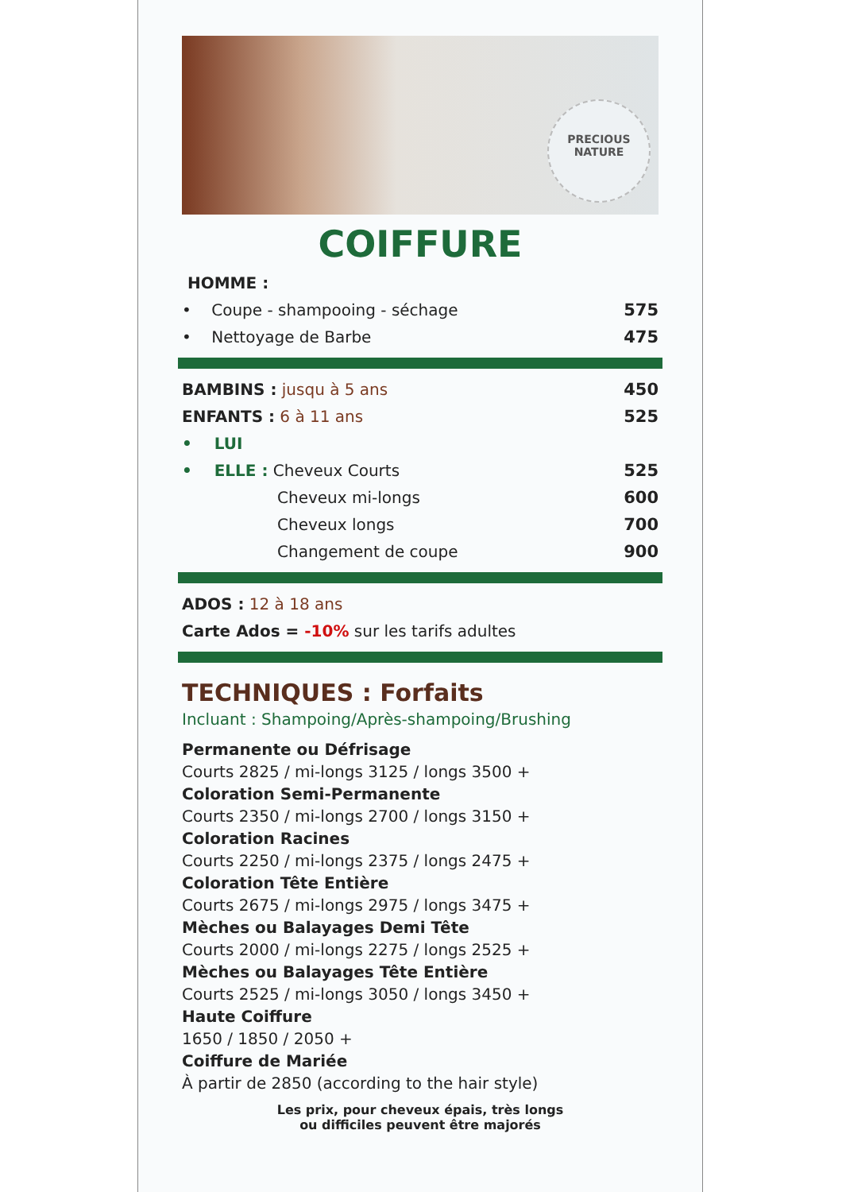PRECIOUS
NATURE
COIFFURE
HOMME :
• Coupe - shampooing - séchage 575
• Nettoyage de Barbe 475
BAMBINS : jusqu à 5 ans 450
ENFANTS : 6 à 11 ans 525
• LUI
• ELLE : Cheveux Courts 525
Cheveux mi-longs 600
Cheveux longs 700
Changement de coupe 900
ADOS : 12 à 18 ans
Carte Ados = -10% sur les tarifs adultes
TECHNIQUES : Forfaits
Incluant : Shampoing/Après-shampoing/Brushing
Permanente ou Défrisage
Courts 2825 / mi-longs 3125 / longs 3500 +
Coloration Semi-Permanente
Courts 2350 / mi-longs 2700 / longs 3150 +
Coloration Racines
Courts 2250 / mi-longs 2375 / longs 2475 +
Coloration Tête Entière
Courts 2675 / mi-longs 2975 / longs 3475 +
Mèches ou Balayages Demi Tête
Courts 2000 / mi-longs 2275 / longs 2525 +
Mèches ou Balayages Tête Entière
Courts 2525 / mi-longs 3050 / longs 3450 +
Haute Coiffure
1650 / 1850 / 2050 +
Coiffure de Mariée
À partir de 2850 (according to the hair style)
Les prix, pour cheveux épais, très longs
ou difficiles peuvent être majorés